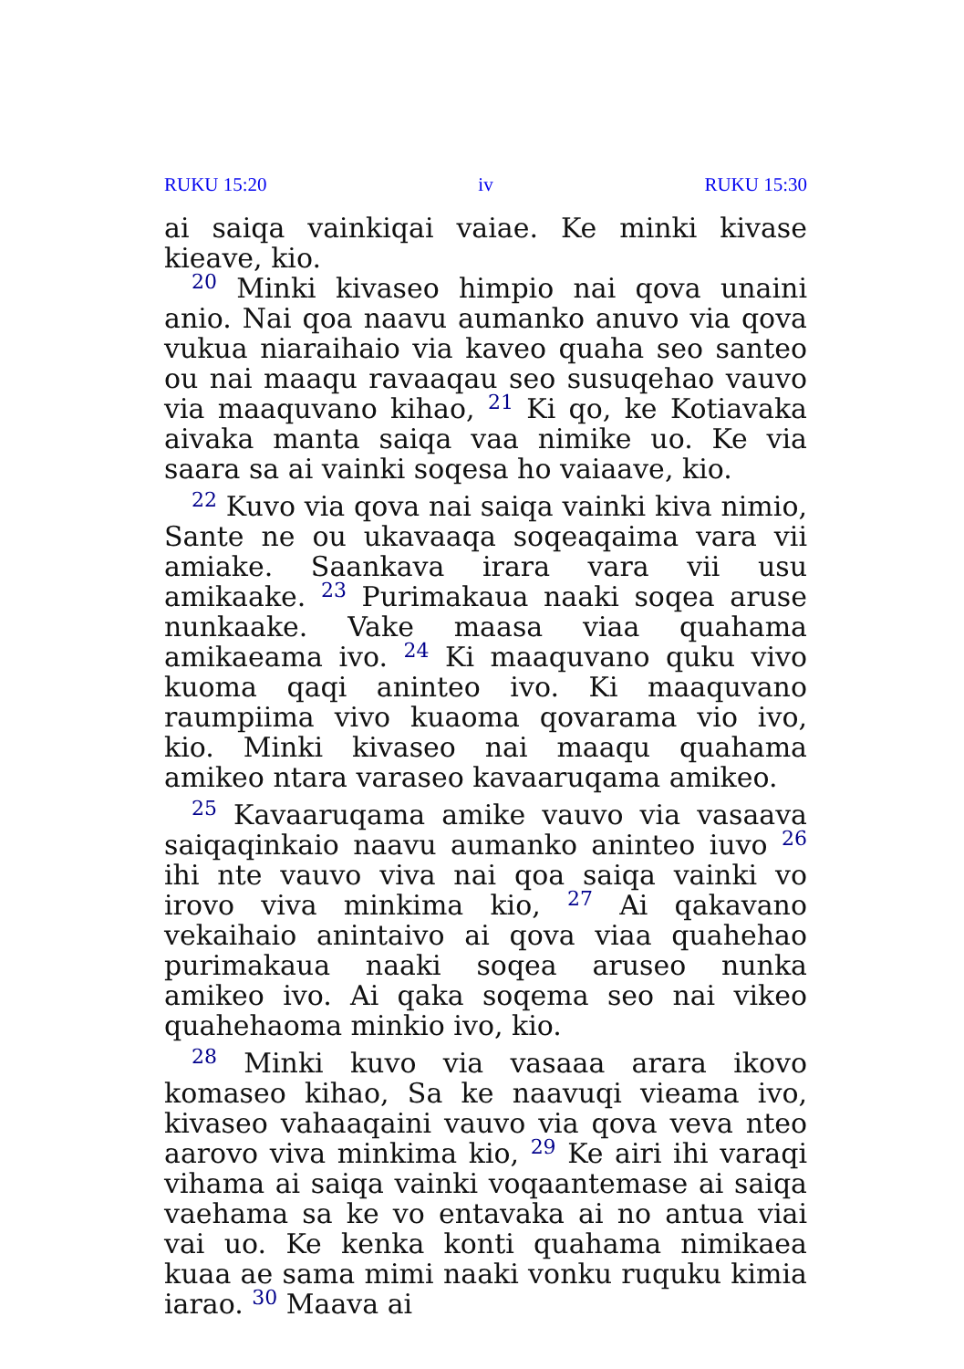RUKU 15:20 iv RUKU 15:30
ai saiqa vainkiqai vaiae. Ke minki kivase kieave, kio.
<sup>20</sup> Minki kivaseo himpio nai qova unaini anio. Nai qoa naavu aumanko anuvo via qova vukua niaraihaio via kaveo quaha seo santeo ou nai maaqu ravaaqau seo susuqehao vauvo via maaquvano kihao, <sup>21</sup> Ki qo, ke Kotiavaka aivaka manta saiqa vaa nimike uo. Ke via saara sa ai vainki soqesa ho vaiaave, kio.
<sup>22</sup> Kuvo via qova nai saiqa vainki kiva nimio, Sante ne ou ukavaaqa soqeaqaima vara vii amiake. Saankava irara vara vii usu amikaake. <sup>23</sup> Purimakaua naaki soqea aruse nunkaake. Vake maasa viaa quahama amikaeama ivo. <sup>24</sup> Ki maaquvano quku vivo kuoma qaqi aninteo ivo. Ki maaquvano raumpiima vivo kuaoma qovarama vio ivo, kio. Minki kivaseo nai maaqu quahama amikeo ntara varaseo kavaaruqama amikeo.
<sup>25</sup> Kavaaruqama amike vauvo via vasaava saiqaqinkaio naavu aumanko aninteo iuvo <sup>26</sup> ihi nte vauvo viva nai qoa saiqa vainki vo irovo viva minkima kio, <sup>27</sup> Ai qakavano vekaihaio anintaivo ai qova viaa quahehao purimakaua naaki soqea aruseo nunka amikeo ivo. Ai qaka soqema seo nai vikeo quahehaoma minkio ivo, kio.
<sup>28</sup> Minki kuvo via vasaaa arara ikovo komaseo kihao, Sa ke naavuqi vieama ivo, kivaseo vahaaqaini vauvo via qova veva nteo aarovo viva minkima kio, <sup>29</sup> Ke airi ihi varaqi vihama ai saiqa vainki voqaantemase ai saiqa vaehama sa ke vo entavaka ai no antua viai vai uo. Ke kenka konti quahama nimikaea kuaa ae sama mimi naaki vonku ruquku kimia iarao. <sup>30</sup> Maava ai